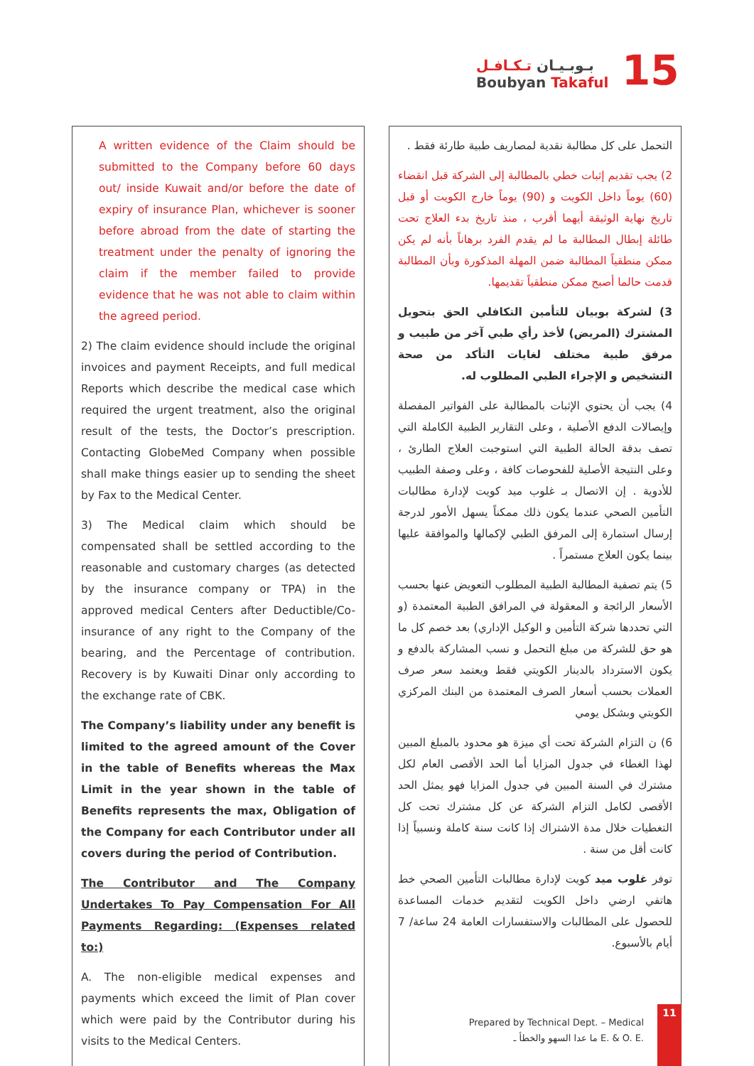بـوبـيـان تـكـافـل
Boubyan Takaful
15
A written evidence of the Claim should be submitted to the Company before 60 days out/ inside Kuwait and/or before the date of expiry of insurance Plan, whichever is sooner before abroad from the date of starting the treatment under the penalty of ignoring the claim if the member failed to provide evidence that he was not able to claim within the agreed period.
2) The claim evidence should include the original invoices and payment Receipts, and full medical Reports which describe the medical case which required the urgent treatment, also the original result of the tests, the Doctor’s prescription. Contacting GlobeMed Company when possible shall make things easier up to sending the sheet by Fax to the Medical Center.
3) The Medical claim which should be compensated shall be settled according to the reasonable and customary charges (as detected by the insurance company or TPA) in the approved medical Centers after Deductible/Co-insurance of any right to the Company of the bearing, and the Percentage of contribution. Recovery is by Kuwaiti Dinar only according to the exchange rate of CBK.
The Company’s liability under any benefit is limited to the agreed amount of the Cover in the table of Benefits whereas the Max Limit in the year shown in the table of Benefits represents the max, Obligation of the Company for each Contributor under all covers during the period of Contribution.
The Contributor and The Company Undertakes To Pay Compensation For All Payments Regarding: (Expenses related to:)
A. The non-eligible medical expenses and payments which exceed the limit of Plan cover which were paid by the Contributor during his visits to the Medical Centers.
التحمل على كل مطالبة نقدية لمصاريف طبية طارئة فقط .
2) يجب تقديم إثبات خطي بالمطالبة إلى الشركة قبل انقضاء (60) يوماً داخل الكويت و (90) يوماً خارج الكويت أو قبل تاريخ نهاية الوثيقة أيهما أقرب ، منذ تاريخ بدء العلاج تحت طائلة إبطال المطالبة ما لم يقدم الفرد برهاناً بأنه لم يكن ممكن منطقياً المطالبة ضمن المهلة المذكورة وبأن المطالبة قدمت حالما أصبح ممكن منطقياً تقديمها.
3) لشركة بوبيان للتأمين التكافلي الحق بتحويل المشترك (المريض) لأخذ رأي طبي آخر من طبيب و مرفق طبية مختلف لغايات التأكد من صحة التشخيص و الإجراء الطبي المطلوب له.
4) يجب أن يحتوي الإثبات بالمطالبة على الفواتير المفصلة وإيصالات الدفع الأصلية ، وعلى التقارير الطبية الكاملة التي تصف بدقة الحالة الطبية التي استوجبت العلاج الطارئ ، وعلى النتيجة الأصلية للفحوصات كافة ، وعلى وصفة الطبيب للأدوية . إن الاتصال بـ غلوب ميد كويت لإدارة مطالبات التأمين الصحي عندما يكون ذلك ممكناً يسهل الأمور لدرجة إرسال استمارة إلى المرفق الطبي لإكمالها والموافقة عليها بينما يكون العلاج مستمراً .
5) يتم تصفية المطالبة الطبية المطلوب التعويض عنها بحسب الأسعار الرائجة و المعقولة في المرافق الطبية المعتمدة (و التي تحددها شركة التأمين و الوكيل الإداري) بعد خصم كل ما هو حق للشركة من مبلغ التحمل و نسب المشاركة بالدفع و يكون الاسترداد بالدينار الكويتي فقط ويعتمد سعر صرف العملات بحسب أسعار الصرف المعتمدة من البنك المركزي الكويتي وبشكل يومي
6) ن التزام الشركة تحت أي ميزة هو محدود بالمبلغ المبين لهذا الغطاء في جدول المزايا أما الحد الأقصى العام لكل مشترك في السنة المبين في جدول المزايا فهو يمثل الحد الأقصى لكامل التزام الشركة عن كل مشترك تحت كل التغطيات خلال مدة الاشتراك إذا كانت سنة كاملة ونسبياً إذا كانت أقل من سنة .
توفر غلوب ميد كويت لإدارة مطالبات التأمين الصحي خط هاتفي ارضي داخل الكويت لتقديم خدمات المساعدة للحصول على المطالبات والاستفسارات العامة 24 ساعة/ 7 أيام بالأسبوع.
Prepared by Technical Dept. – Medical
ما عدا السهو والخطأ ـ E. & O. E.
11